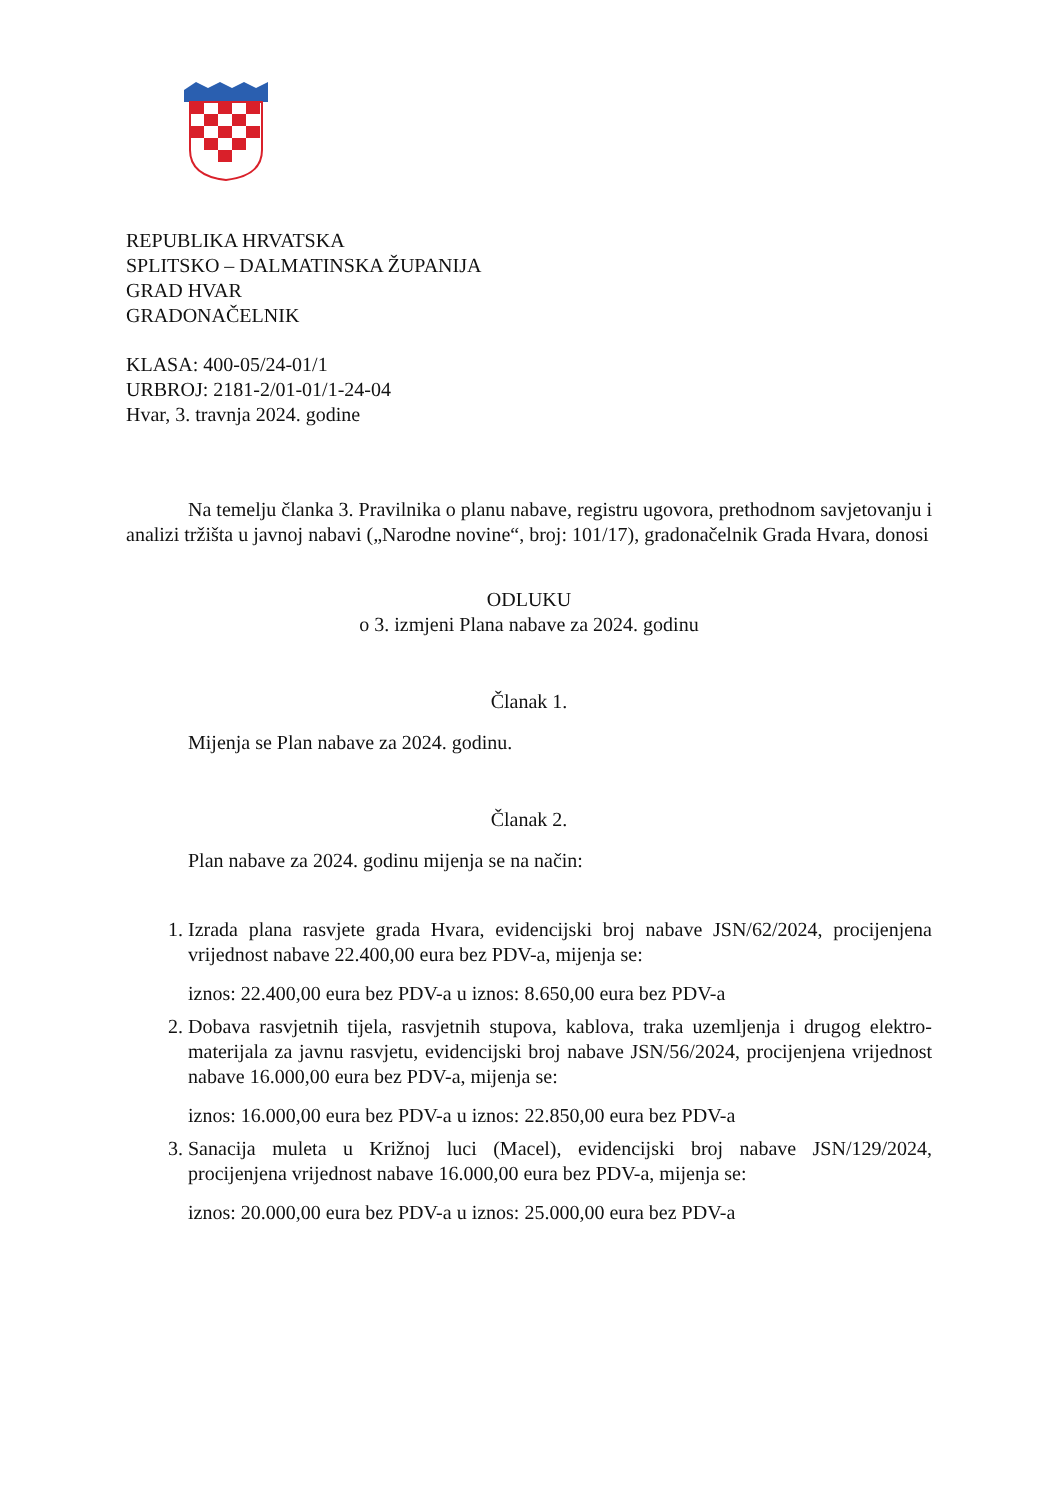REPUBLIKA HRVATSKA
SPLITSKO – DALMATINSKA ŽUPANIJA
GRAD HVAR
GRADONAČELNIK
KLASA: 400-05/24-01/1
URBROJ: 2181-2/01-01/1-24-04
Hvar, 3. travnja 2024. godine
Na temelju članka 3. Pravilnika o planu nabave, registru ugovora, prethodnom savjetovanju i analizi tržišta u javnoj nabavi („Narodne novine“, broj: 101/17), gradonačelnik Grada Hvara, donosi
ODLUKU
o 3. izmjeni Plana nabave za 2024. godinu
Članak 1.
Mijenja se Plan nabave za 2024. godinu.
Članak 2.
Plan nabave za 2024. godinu mijenja se na način:
1. Izrada plana rasvjete grada Hvara, evidencijski broj nabave JSN/62/2024, procijenjena vrijednost nabave 22.400,00 eura bez PDV-a, mijenja se:
iznos: 22.400,00 eura bez PDV-a u iznos: 8.650,00 eura bez PDV-a
2. Dobava rasvjetnih tijela, rasvjetnih stupova, kablova, traka uzemljenja i drugog elektro-materijala za javnu rasvjetu, evidencijski broj nabave JSN/56/2024, procijenjena vrijednost nabave 16.000,00 eura bez PDV-a, mijenja se:
iznos: 16.000,00 eura bez PDV-a u iznos: 22.850,00 eura bez PDV-a
3. Sanacija muleta u Križnoj luci (Macel), evidencijski broj nabave JSN/129/2024, procijenjena vrijednost nabave 16.000,00 eura bez PDV-a, mijenja se:
iznos: 20.000,00 eura bez PDV-a u iznos: 25.000,00 eura bez PDV-a